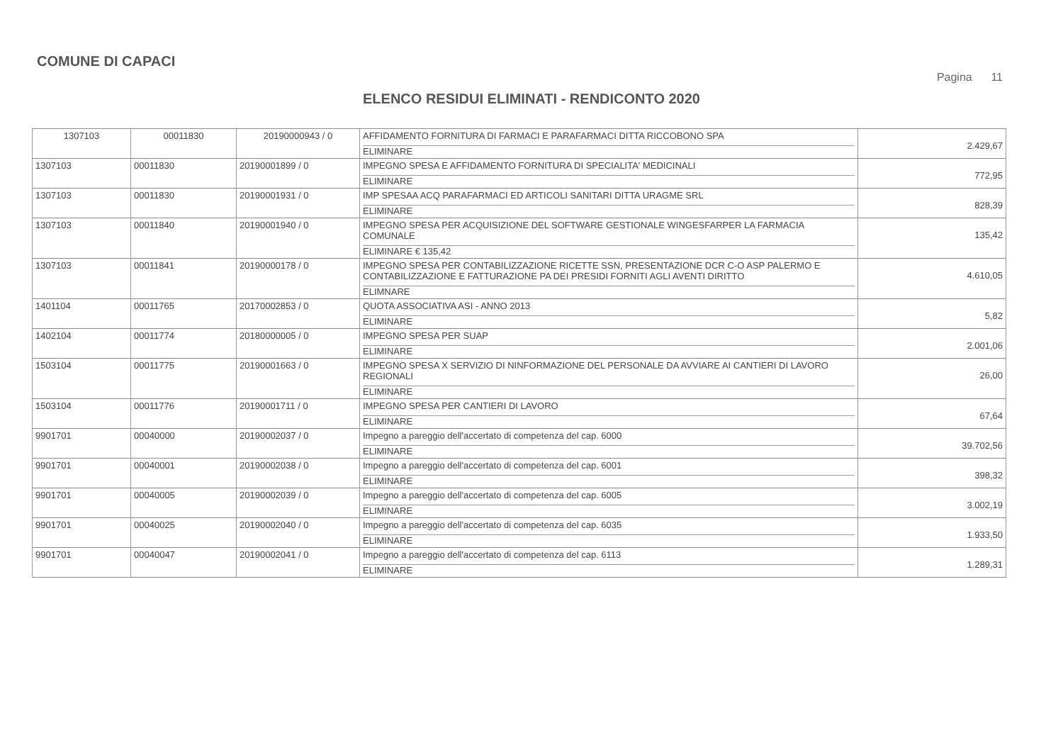COMUNE DI CAPACI
Pagina 11
ELENCO RESIDUI ELIMINATI - RENDICONTO 2020
| 1307103 | 00011830 | 20190000943 / 0 | AFFIDAMENTO FORNITURA DI FARMACI E PARAFARMACI DITTA RICCOBONO SPA ELIMINARE | 2.429,67 |
| 1307103 | 00011830 | 20190001899 / 0 | IMPEGNO SPESA E AFFIDAMENTO FORNITURA DI SPECIALITA' MEDICINALI ELIMINARE | 772,95 |
| 1307103 | 00011830 | 20190001931 / 0 | IMP SPESAA ACQ PARAFARMACI ED ARTICOLI SANITARI DITTA URAGME SRL ELIMINARE | 828,39 |
| 1307103 | 00011840 | 20190001940 / 0 | IMPEGNO SPESA PER ACQUISIZIONE DEL SOFTWARE GESTIONALE WINGESFARPER LA FARMACIA COMUNALE ELIMINARE € 135,42 | 135,42 |
| 1307103 | 00011841 | 20190000178 / 0 | IMPEGNO SPESA PER CONTABILIZZAZIONE RICETTE SSN, PRESENTAZIONE DCR C-O ASP PALERMO E CONTABILIZZAZIONE E FATTURAZIONE PA DEI PRESIDI FORNITI AGLI AVENTI DIRITTO ELIMNARE | 4.610,05 |
| 1401104 | 00011765 | 20170002853 / 0 | QUOTA ASSOCIATIVA ASI - ANNO 2013 ELIMINARE | 5,82 |
| 1402104 | 00011774 | 20180000005 / 0 | IMPEGNO SPESA PER SUAP ELIMINARE | 2.001,06 |
| 1503104 | 00011775 | 20190001663 / 0 | IMPEGNO SPESA X SERVIZIO DI NINFORMAZIONE DEL PERSONALE DA AVVIARE AI CANTIERI DI LAVORO REGIONALI ELIMINARE | 26,00 |
| 1503104 | 00011776 | 20190001711 / 0 | IMPEGNO SPESA PER CANTIERI DI LAVORO ELIMINARE | 67,64 |
| 9901701 | 00040000 | 20190002037 / 0 | Impegno a pareggio dell'accertato di competenza del cap. 6000 ELIMINARE | 39.702,56 |
| 9901701 | 00040001 | 20190002038 / 0 | Impegno a pareggio dell'accertato di competenza del cap. 6001 ELIMINARE | 398,32 |
| 9901701 | 00040005 | 20190002039 / 0 | Impegno a pareggio dell'accertato di competenza del cap. 6005 ELIMINARE | 3.002,19 |
| 9901701 | 00040025 | 20190002040 / 0 | Impegno a pareggio dell'accertato di competenza del cap. 6035 ELIMINARE | 1.933,50 |
| 9901701 | 00040047 | 20190002041 / 0 | Impegno a pareggio dell'accertato di competenza del cap. 6113 ELIMINARE | 1.289,31 |